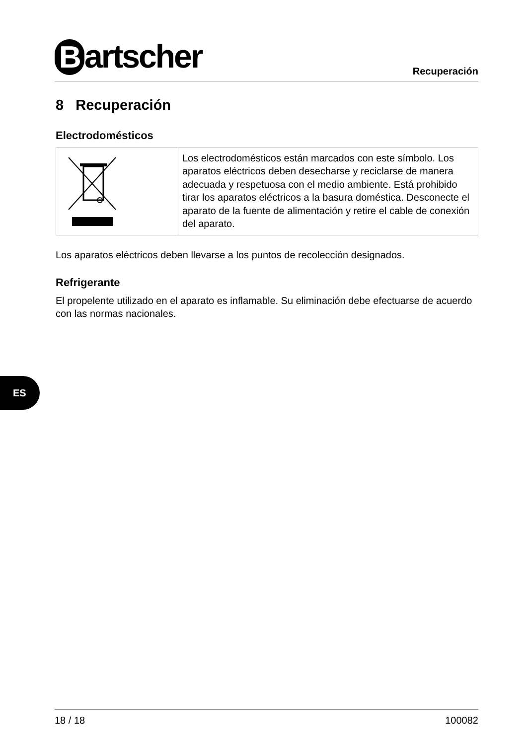Bartscher
Recuperación
8 Recuperación
Electrodomésticos
| | Los electrodomésticos están marcados con este símbolo. Los aparatos eléctricos deben desecharse y reciclarse de manera adecuada y respetuosa con el medio ambiente. Está prohibido tirar los aparatos eléctricos a la basura doméstica. Desconecte el aparato de la fuente de alimentación y retire el cable de conexión del aparato. |
Los aparatos eléctricos deben llevarse a los puntos de recolección designados.
Refrigerante
El propelente utilizado en el aparato es inflamable. Su eliminación debe efectuarse de acuerdo con las normas nacionales.
ES
18 / 18 100082